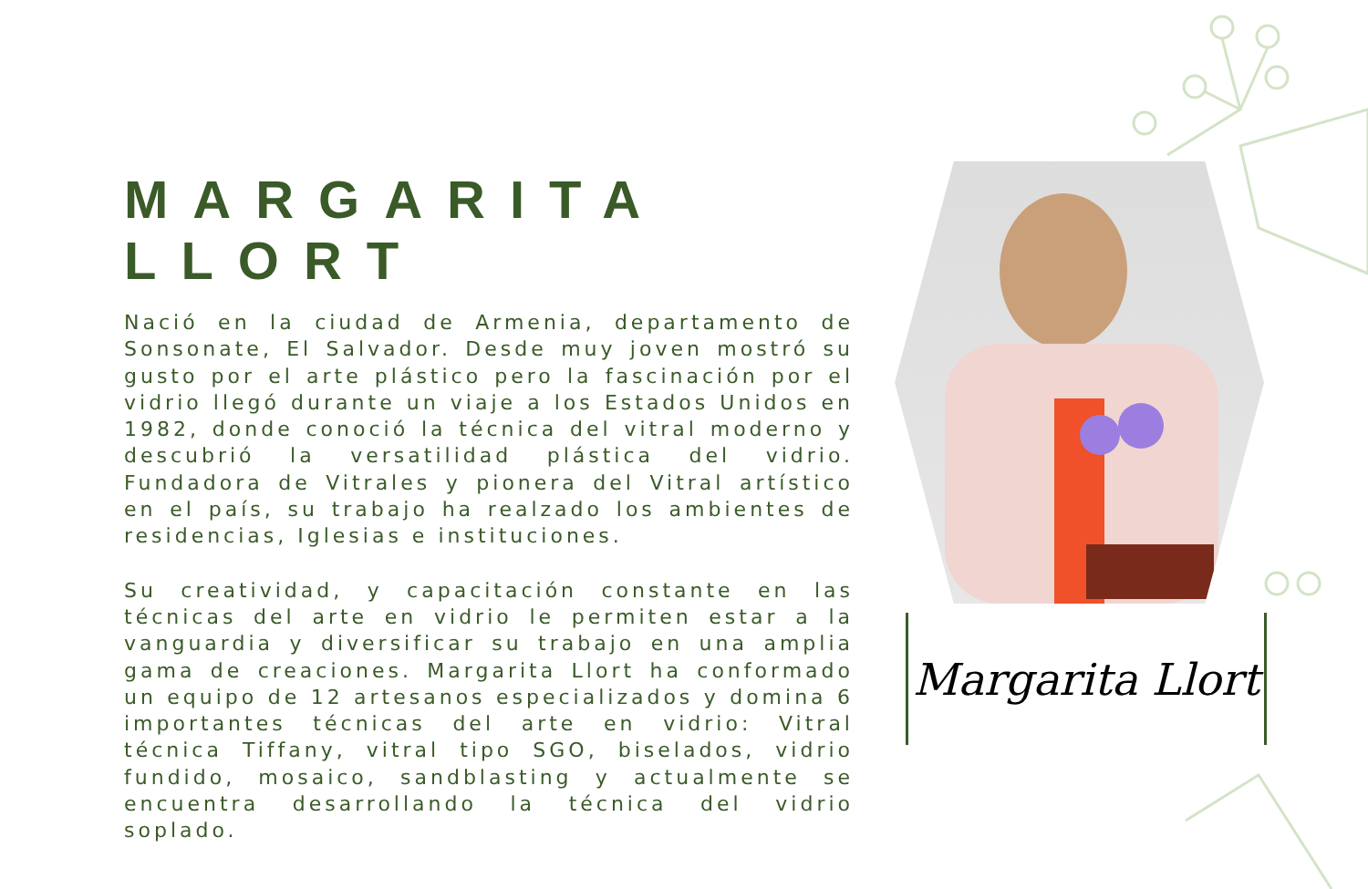MARGARITA LLORT
Nació en la ciudad de Armenia, departamento de Sonsonate, El Salvador. Desde muy joven mostró su gusto por el arte plástico pero la fascinación por el vidrio llegó durante un viaje a los Estados Unidos en 1982, donde conoció la técnica del vitral moderno y descubrió la versatilidad plástica del vidrio. Fundadora de Vitrales y pionera del Vitral artístico en el país, su trabajo ha realzado los ambientes de residencias, Iglesias e instituciones.
Su creatividad, y capacitación constante en las técnicas del arte en vidrio le permiten estar a la vanguardia y diversificar su trabajo en una amplia gama de creaciones. Margarita Llort ha conformado un equipo de 12 artesanos especializados y domina 6 importantes técnicas del arte en vidrio: Vitral técnica Tiffany, vitral tipo SGO, biselados, vidrio fundido, mosaico, sandblasting y actualmente se encuentra desarrollando la técnica del vidrio soplado.
Margarita Llort